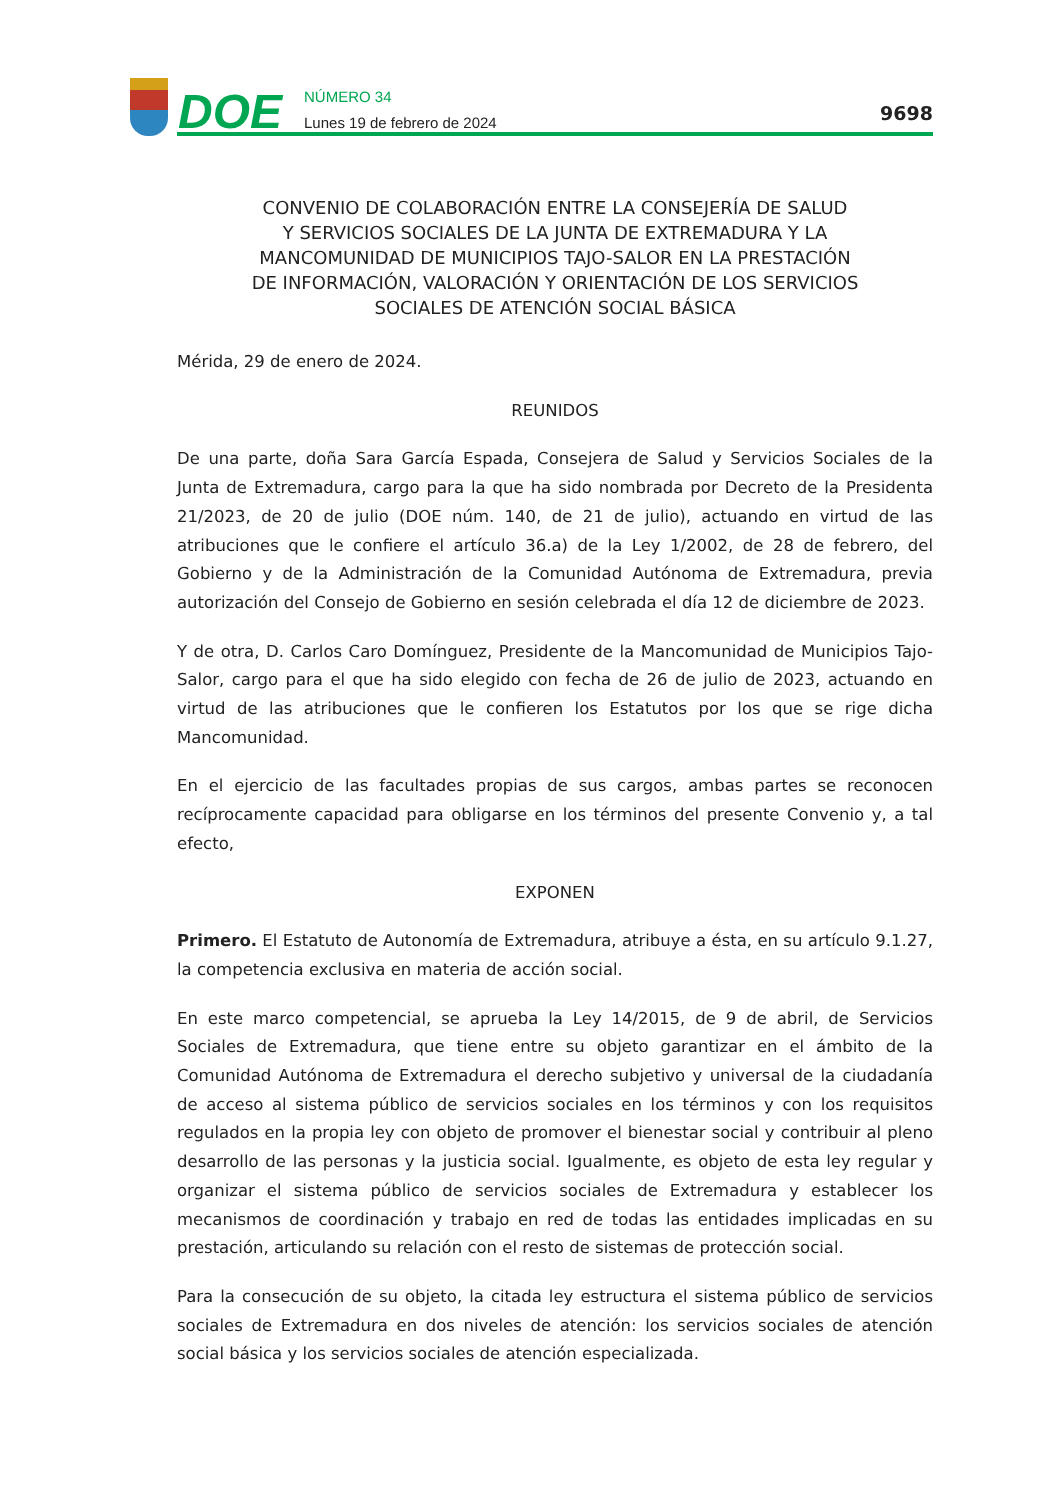DOE
NÚMERO 34
Lunes 19 de febrero de 2024
9698
CONVENIO DE COLABORACIÓN ENTRE LA CONSEJERÍA DE SALUD
Y SERVICIOS SOCIALES DE LA JUNTA DE EXTREMADURA Y LA
MANCOMUNIDAD DE MUNICIPIOS TAJO-SALOR EN LA PRESTACIÓN
DE INFORMACIÓN, VALORACIÓN Y ORIENTACIÓN DE LOS SERVICIOS
SOCIALES DE ATENCIÓN SOCIAL BÁSICA
Mérida, 29 de enero de 2024.
REUNIDOS
De una parte, doña Sara García Espada, Consejera de Salud y Servicios Sociales de la Junta de Extremadura, cargo para la que ha sido nombrada por Decreto de la Presidenta 21/2023, de 20 de julio (DOE núm. 140, de 21 de julio), actuando en virtud de las atribuciones que le confiere el artículo 36.a) de la Ley 1/2002, de 28 de febrero, del Gobierno y de la Administración de la Comunidad Autónoma de Extremadura, previa autorización del Consejo de Gobierno en sesión celebrada el día 12 de diciembre de 2023.
Y de otra, D. Carlos Caro Domínguez, Presidente de la Mancomunidad de Municipios Tajo-Salor, cargo para el que ha sido elegido con fecha de 26 de julio de 2023, actuando en virtud de las atribuciones que le confieren los Estatutos por los que se rige dicha Mancomunidad.
En el ejercicio de las facultades propias de sus cargos, ambas partes se reconocen recíprocamente capacidad para obligarse en los términos del presente Convenio y, a tal efecto,
EXPONEN
Primero. El Estatuto de Autonomía de Extremadura, atribuye a ésta, en su artículo 9.1.27, la competencia exclusiva en materia de acción social.
En este marco competencial, se aprueba la Ley 14/2015, de 9 de abril, de Servicios Sociales de Extremadura, que tiene entre su objeto garantizar en el ámbito de la Comunidad Autónoma de Extremadura el derecho subjetivo y universal de la ciudadanía de acceso al sistema público de servicios sociales en los términos y con los requisitos regulados en la propia ley con objeto de promover el bienestar social y contribuir al pleno desarrollo de las personas y la justicia social. Igualmente, es objeto de esta ley regular y organizar el sistema público de servicios sociales de Extremadura y establecer los mecanismos de coordinación y trabajo en red de todas las entidades implicadas en su prestación, articulando su relación con el resto de sistemas de protección social.
Para la consecución de su objeto, la citada ley estructura el sistema público de servicios sociales de Extremadura en dos niveles de atención: los servicios sociales de atención social básica y los servicios sociales de atención especializada.